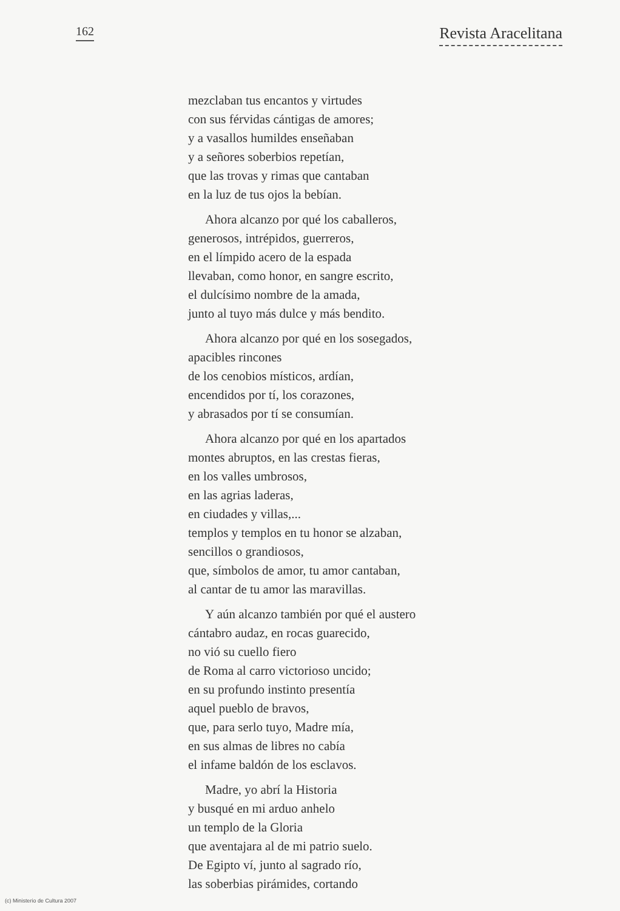162
Revista Aracelitana
mezclaban tus encantos y virtudes
con sus férvidas cántigas de amores;
y a vasallos humildes enseñaban
y a señores soberbios repetían,
que las trovas y rimas que cantaban
en la luz de tus ojos la bebían.
Ahora alcanzo por qué los caballeros,
generosos, intrépidos, guerreros,
en el límpido acero de la espada
llevaban, como honor, en sangre escrito,
el dulcísimo nombre de la amada,
junto al tuyo más dulce y más bendito.
Ahora alcanzo por qué en los sosegados,
apacibles rincones
de los cenobios místicos, ardían,
encendidos por tí, los corazones,
y abrasados por tí se consumían.
Ahora alcanzo por qué en los apartados
montes abruptos, en las crestas fieras,
en los valles umbrosos,
en las agrias laderas,
en ciudades y villas,...
templos y templos en tu honor se alzaban,
sencillos o grandiosos,
que, símbolos de amor, tu amor cantaban,
al cantar de tu amor las maravillas.
Y aún alcanzo también por qué el austero
cántabro audaz, en rocas guarecido,
no vió su cuello fiero
de Roma al carro victorioso uncido;
en su profundo instinto presentía
aquel pueblo de bravos,
que, para serlo tuyo, Madre mía,
en sus almas de libres no cabía
el infame baldón de los esclavos.
Madre, yo abrí la Historia
y busqué en mi arduo anhelo
un templo de la Gloria
que aventajara al de mi patrio suelo.
De Egipto ví, junto al sagrado río,
las soberbias pirámides, cortando
(c) Ministerio de Cultura 2007